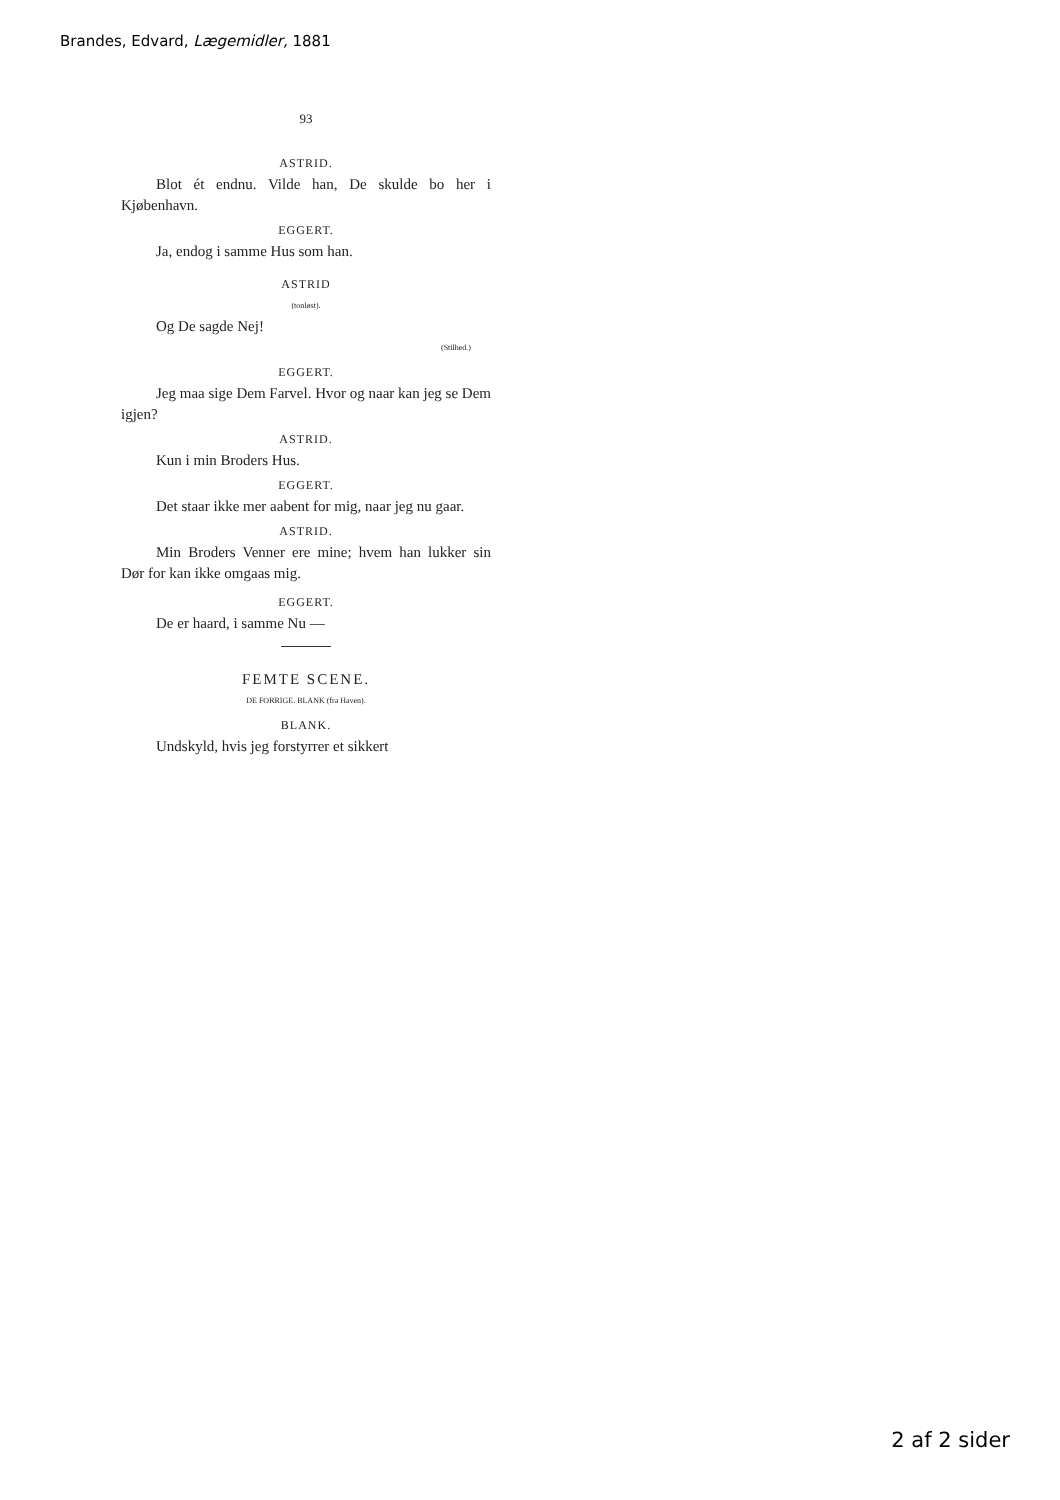Brandes, Edvard, Lægemidler, 1881
93
ASTRID.
Blot ét endnu. Vilde han, De skulde bo her i Kjøbenhavn.
EGGERT.
Ja, endog i samme Hus som han.
ASTRID
(tonløst).
Og De sagde Nej!
(Stilhed.)
EGGERT.
Jeg maa sige Dem Farvel. Hvor og naar kan jeg se Dem igjen?
ASTRID.
Kun i min Broders Hus.
EGGERT.
Det staar ikke mer aabent for mig, naar jeg nu gaar.
ASTRID.
Min Broders Venner ere mine; hvem han lukker sin Dør for kan ikke omgaas mig.
EGGERT.
De er haard, i samme Nu —
FEMTE SCENE.
DE FORRIGE. BLANK (fra Haven).
BLANK.
Undskyld, hvis jeg forstyrrer et sikkert
2 af 2 sider